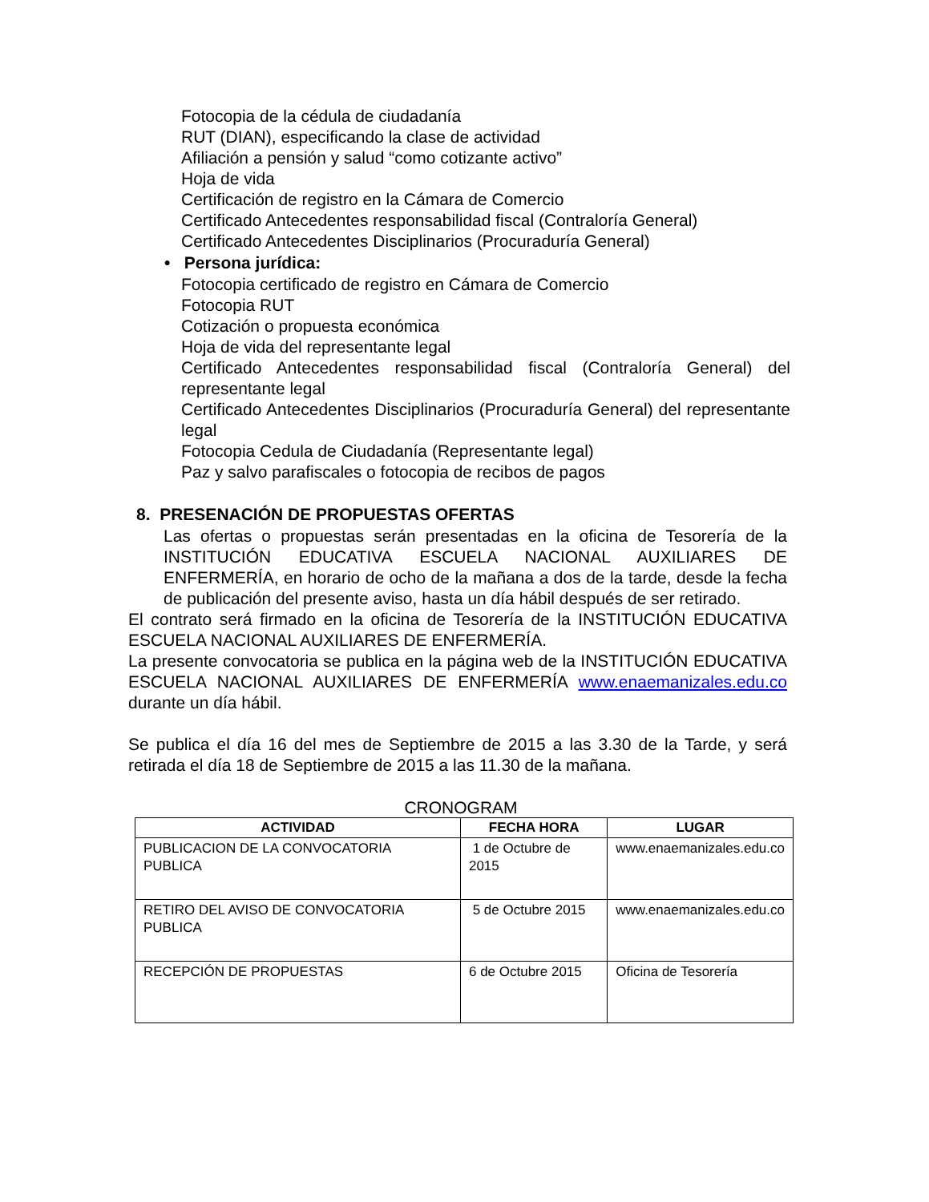Fotocopia de la cédula de ciudadanía
RUT (DIAN), especificando la clase de actividad
Afiliación a pensión y salud “como cotizante activo”
Hoja de vida
Certificación de registro en la Cámara de Comercio
Certificado Antecedentes responsabilidad fiscal (Contraloría General)
Certificado Antecedentes Disciplinarios (Procuraduría General)
• Persona jurídica:
Fotocopia certificado de registro en Cámara de Comercio
Fotocopia RUT
Cotización o propuesta económica
Hoja de vida del representante legal
Certificado Antecedentes responsabilidad fiscal (Contraloría General) del representante legal
Certificado Antecedentes Disciplinarios (Procuraduría General) del representante legal
Fotocopia Cedula de Ciudadanía (Representante legal)
Paz y salvo parafiscales o fotocopia de recibos de pagos
8. PRESENACIÓN DE PROPUESTAS OFERTAS
Las ofertas o propuestas serán presentadas en la oficina de Tesorería de la INSTITUCIÓN EDUCATIVA ESCUELA NACIONAL AUXILIARES DE ENFERMERÍA, en horario de ocho de la mañana a dos de la tarde, desde la fecha de publicación del presente aviso, hasta un día hábil después de ser retirado.
El contrato será firmado en la oficina de Tesorería de la INSTITUCIÓN EDUCATIVA ESCUELA NACIONAL AUXILIARES DE ENFERMERÍA.
La presente convocatoria se publica en la página web de la INSTITUCIÓN EDUCATIVA ESCUELA NACIONAL AUXILIARES DE ENFERMERÍA www.enaemanizales.edu.co durante un día hábil.
Se publica el día 16 del mes de Septiembre de 2015 a las 3.30 de la Tarde, y será retirada el día 18 de Septiembre de 2015 a las 11.30 de la mañana.
CRONOGRAM
| ACTIVIDAD | FECHA HORA | LUGAR |
| --- | --- | --- |
| PUBLICACION DE LA CONVOCATORIA PUBLICA | 1 de Octubre de 2015 | www.enaemanizales.edu.co |
| RETIRO DEL AVISO DE CONVOCATORIA PUBLICA | 5 de Octubre 2015 | www.enaemanizales.edu.co |
| RECEPCIÓN DE PROPUESTAS | 6 de Octubre 2015 | Oficina de Tesorería |